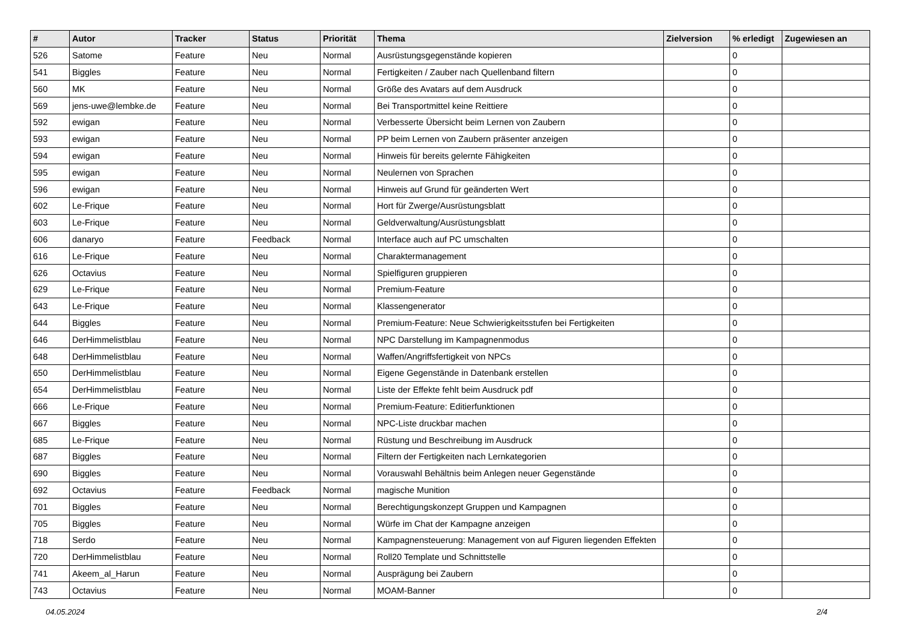| # | Autor | Tracker | Status | Priorität | Thema | Zielversion | % erledigt | Zugewiesen an |
| --- | --- | --- | --- | --- | --- | --- | --- | --- |
| 526 | Satome | Feature | Neu | Normal | Ausrüstungsgegenstände kopieren | | 0 | |
| 541 | Biggles | Feature | Neu | Normal | Fertigkeiten / Zauber nach Quellenband filtern | | 0 | |
| 560 | MK | Feature | Neu | Normal | Größe des Avatars auf dem Ausdruck | | 0 | |
| 569 | jens-uwe@lembke.de | Feature | Neu | Normal | Bei Transportmittel keine Reittiere | | 0 | |
| 592 | ewigan | Feature | Neu | Normal | Verbesserte Übersicht beim Lernen von Zaubern | | 0 | |
| 593 | ewigan | Feature | Neu | Normal | PP beim Lernen von Zaubern präsenter anzeigen | | 0 | |
| 594 | ewigan | Feature | Neu | Normal | Hinweis für bereits gelernte Fähigkeiten | | 0 | |
| 595 | ewigan | Feature | Neu | Normal | Neulernen von Sprachen | | 0 | |
| 596 | ewigan | Feature | Neu | Normal | Hinweis auf Grund für geänderten Wert | | 0 | |
| 602 | Le-Frique | Feature | Neu | Normal | Hort für Zwerge/Ausrüstungsblatt | | 0 | |
| 603 | Le-Frique | Feature | Neu | Normal | Geldverwaltung/Ausrüstungsblatt | | 0 | |
| 606 | danaryo | Feature | Feedback | Normal | Interface auch auf PC umschalten | | 0 | |
| 616 | Le-Frique | Feature | Neu | Normal | Charaktermanagement | | 0 | |
| 626 | Octavius | Feature | Neu | Normal | Spielfiguren gruppieren | | 0 | |
| 629 | Le-Frique | Feature | Neu | Normal | Premium-Feature | | 0 | |
| 643 | Le-Frique | Feature | Neu | Normal | Klassengenerator | | 0 | |
| 644 | Biggles | Feature | Neu | Normal | Premium-Feature: Neue Schwierigkeitsstufen bei Fertigkeiten | | 0 | |
| 646 | DerHimmelistblau | Feature | Neu | Normal | NPC Darstellung im Kampagnenmodus | | 0 | |
| 648 | DerHimmelistblau | Feature | Neu | Normal | Waffen/Angriffsfertigkeit von NPCs | | 0 | |
| 650 | DerHimmelistblau | Feature | Neu | Normal | Eigene Gegenstände in Datenbank erstellen | | 0 | |
| 654 | DerHimmelistblau | Feature | Neu | Normal | Liste der Effekte fehlt beim Ausdruck pdf | | 0 | |
| 666 | Le-Frique | Feature | Neu | Normal | Premium-Feature: Editierfunktionen | | 0 | |
| 667 | Biggles | Feature | Neu | Normal | NPC-Liste druckbar machen | | 0 | |
| 685 | Le-Frique | Feature | Neu | Normal | Rüstung und Beschreibung im Ausdruck | | 0 | |
| 687 | Biggles | Feature | Neu | Normal | Filtern der Fertigkeiten nach Lernkategorien | | 0 | |
| 690 | Biggles | Feature | Neu | Normal | Vorauswahl Behältnis beim Anlegen neuer Gegenstände | | 0 | |
| 692 | Octavius | Feature | Feedback | Normal | magische Munition | | 0 | |
| 701 | Biggles | Feature | Neu | Normal | Berechtigungskonzept Gruppen und Kampagnen | | 0 | |
| 705 | Biggles | Feature | Neu | Normal | Würfe im Chat der Kampagne anzeigen | | 0 | |
| 718 | Serdo | Feature | Neu | Normal | Kampagnensteuerung: Management von auf Figuren liegenden Effekten | | 0 | |
| 720 | DerHimmelistblau | Feature | Neu | Normal | Roll20 Template und Schnittstelle | | 0 | |
| 741 | Akeem_al_Harun | Feature | Neu | Normal | Ausprägung bei Zaubern | | 0 | |
| 743 | Octavius | Feature | Neu | Normal | MOAM-Banner | | 0 | |
04.05.2024 2/4